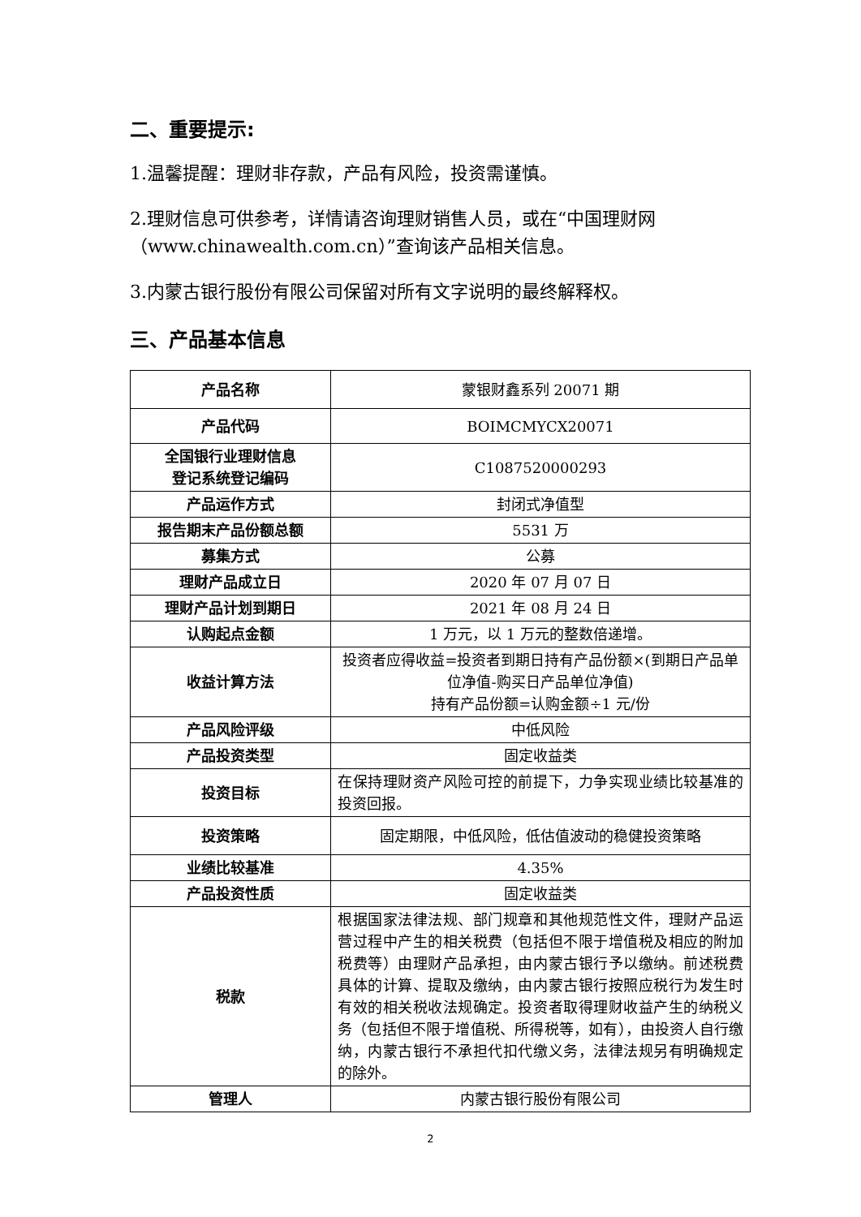二、重要提示:
1.温馨提醒：理财非存款，产品有风险，投资需谨慎。
2.理财信息可供参考，详情请咨询理财销售人员，或在“中国理财网（www.chinawealth.com.cn）”查询该产品相关信息。
3.内蒙古银行股份有限公司保留对所有文字说明的最终解释权。
三、产品基本信息
| 产品名称 | 蒙银财鑫系列 20071 期 |
| 产品代码 | BOIMCMYCX20071 |
| 全国银行业理财信息 登记系统登记编码 | C1087520000293 |
| 产品运作方式 | 封闭式净值型 |
| 报告期末产品份额总额 | 5531 万 |
| 募集方式 | 公募 |
| 理财产品成立日 | 2020 年 07 月 07 日 |
| 理财产品计划到期日 | 2021 年 08 月 24 日 |
| 认购起点金额 | 1 万元，以 1 万元的整数倍递增。 |
| 收益计算方法 | 投资者应得收益=投资者到期日持有产品份额×(到期日产品单位净值-购买日产品单位净值) 持有产品份额=认购金额÷1 元/份 |
| 产品风险评级 | 中低风险 |
| 产品投资类型 | 固定收益类 |
| 投资目标 | 在保持理财资产风险可控的前提下，力争实现业绩比较基准的投资回报。 |
| 投资策略 | 固定期限，中低风险，低估值波动的稳健投资策略 |
| 业绩比较基准 | 4.35% |
| 产品投资性质 | 固定收益类 |
| 税款 | 根据国家法律法规、部门规章和其他规范性文件，理财产品运营过程中产生的相关税费（包括但不限于增值税及相应的附加税费等）由理财产品承担，由内蒙古银行予以缴纳。前述税费具体的计算、提取及缴纳，由内蒙古银行按照应税行为发生时有效的相关税收法规确定。投资者取得理财收益产生的纳税义务（包括但不限于增值税、所得税等，如有），由投资人自行缴纳，内蒙古银行不承担代扣代缴义务，法律法规另有明确规定的除外。 |
| 管理人 | 内蒙古银行股份有限公司 |
2